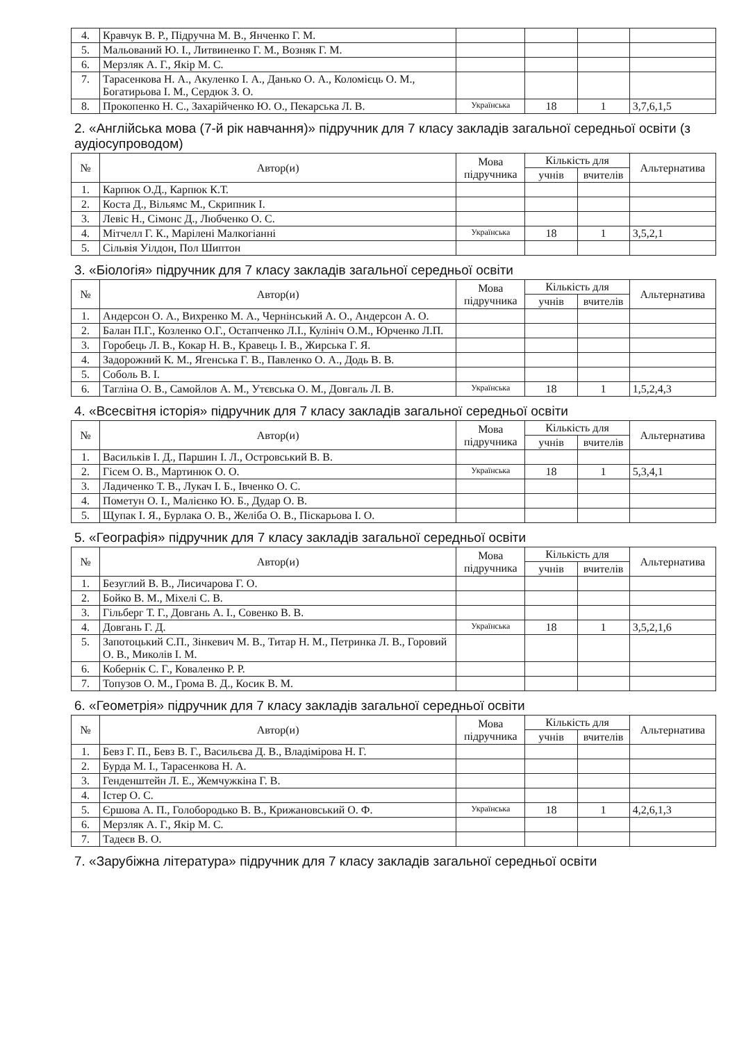| 4. | Кравчук В. Р., Підручна М. В., Янченко Г. М. | | | | |
| 5. | Мальований Ю. І., Литвиненко Г. М., Возняк Г. М. | | | | |
| 6. | Мерзляк А. Г., Якір М. С. | | | | |
| 7. | Тарасенкова Н. А., Акуленко І. А., Данько О. А., Коломієць О. М., Богатирьова І. М., Сердюк З. О. | | | | |
| 8. | Прокопенко Н. С., Захарійченко Ю. О., Пекарська Л. В. | Українська | 18 | 1 | 3,7,6,1,5 |
2. «Англійська мова (7-й рік навчання)» підручник для 7 класу закладів загальної середньої освіти (з аудіосупроводом)
| № | Автор(и) | Мова підручника | Кількість для | | Альтернатива |
| --- | --- | --- | --- | --- | --- |
| | | | учнів | вчителів | |
| 1. | Карпюк О.Д., Карпюк К.Т. | | | | |
| 2. | Коста Д., Вільямс М., Скрипник І. | | | | |
| 3. | Левіс Н., Сімонс Д., Любченко О. С. | | | | |
| 4. | Мітчелл Г. К., Марілені Малкогіанні | Українська | 18 | 1 | 3,5,2,1 |
| 5. | Сільвія Уілдон, Пол Шиптон | | | | |
3. «Біологія» підручник для 7 класу закладів загальної середньої освіти
| № | Автор(и) | Мова підручника | Кількість для | | Альтернатива |
| --- | --- | --- | --- | --- | --- |
| | | | учнів | вчителів | |
| 1. | Андерсон О. А., Вихренко М. А., Чернінський А. О., Андерсон А. О. | | | | |
| 2. | Балан П.Г., Козленко О.Г., Остапченко Л.І., Кулініч О.М., Юрченко Л.П. | | | | |
| 3. | Горобець Л. В., Кокар Н. В., Кравець І. В., Жирська Г. Я. | | | | |
| 4. | Задорожний К. М., Ягенська Г. В., Павленко О. А., Додь В. В. | | | | |
| 5. | Соболь В. І. | | | | |
| 6. | Тагліна О. В., Самойлов А. М., Утєвська О. М., Довгаль Л. В. | Українська | 18 | 1 | 1,5,2,4,3 |
4. «Всесвітня історія» підручник для 7 класу закладів загальної середньої освіти
| № | Автор(и) | Мова підручника | Кількість для | | Альтернатива |
| --- | --- | --- | --- | --- | --- |
| | | | учнів | вчителів | |
| 1. | Васильків І. Д., Паршин І. Л., Островський В. В. | | | | |
| 2. | Гісем О. В., Мартинюк О. О. | Українська | 18 | 1 | 5,3,4,1 |
| 3. | Ладиченко Т. В., Лукач І. Б., Івченко О. С. | | | | |
| 4. | Пометун О. І., Малієнко Ю. Б., Дудар О. В. | | | | |
| 5. | Щупак І. Я., Бурлака О. В., Желіба О. В., Піскарьова І. О. | | | | |
5. «Географія» підручник для 7 класу закладів загальної середньої освіти
| № | Автор(и) | Мова підручника | Кількість для | | Альтернатива |
| --- | --- | --- | --- | --- | --- |
| | | | учнів | вчителів | |
| 1. | Безуглий В. В., Лисичарова Г. О. | | | | |
| 2. | Бойко В. М., Міхелі С. В. | | | | |
| 3. | Гільберг Т. Г., Довгань А. І., Совенко В. В. | | | | |
| 4. | Довгань Г. Д. | Українська | 18 | 1 | 3,5,2,1,6 |
| 5. | Запотоцький С.П., Зінкевич М. В., Титар Н. М., Петринка Л. В., Горовий О. В., Миколів І. М. | | | | |
| 6. | Кобернік С. Г., Коваленко Р. Р. | | | | |
| 7. | Топузов О. М., Грома В. Д., Косик В. М. | | | | |
6. «Геометрія» підручник для 7 класу закладів загальної середньої освіти
| № | Автор(и) | Мова підручника | Кількість для | | Альтернатива |
| --- | --- | --- | --- | --- | --- |
| | | | учнів | вчителів | |
| 1. | Бевз Г. П., Бевз В. Г., Васильєва Д. В., Владімірова Н. Г. | | | | |
| 2. | Бурда М. І., Тарасенкова Н. А. | | | | |
| 3. | Генденштейн Л. Е., Жемчужкіна Г. В. | | | | |
| 4. | Істер О. С. | | | | |
| 5. | Єршова А. П., Голобородько В. В., Крижановський О. Ф. | Українська | 18 | 1 | 4,2,6,1,3 |
| 6. | Мерзляк А. Г., Якір М. С. | | | | |
| 7. | Тадеєв В. О. | | | | |
7. «Зарубіжна література» підручник для 7 класу закладів загальної середньої освіти